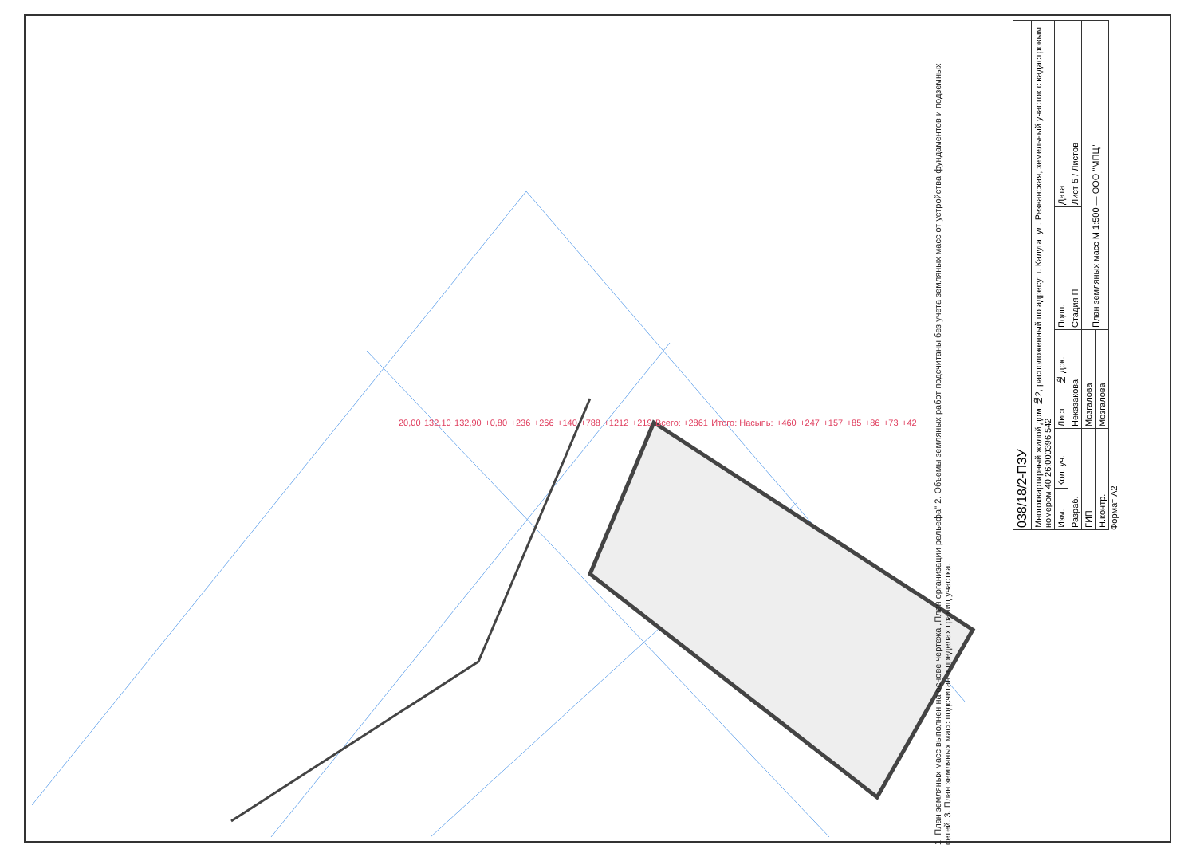1. План земляных масс выполнен на основе чертежа „План организации рельефа" 2. Объемы земляных работ подсчитаны без учета земляных масс от устройства фундаментов и подземных сетей. 3. План земляных масс подсчитан в пределах границ участка.
20,00 132,10 132,90 +0,80 +236 +266 +140 +788 +1212 +219 Всего: +2861 Итого: Насыпь: +460 +247 +157 +85 +86 +73 +42
| 038/18/2-ПЗУ | | | | | |
| Многоквартирный жилой дом №2, расположенный по адресу: г. Калуга, ул. Резванская, земельный участок с кадастровым номером 40:26:000396:542 | | | | | |
| Изм. | Кол. уч. | Лист | № док. | Подп. | Дата |
| Разраб. | | Неказакова | | Стадия П | Лист 5 / Листов |
| ГИП | | Мозгалова | | План земляных масс М 1:500 — ООО "МПЦ" | |
| Н.контр. | | Мозгалова | | | |
Формат А2